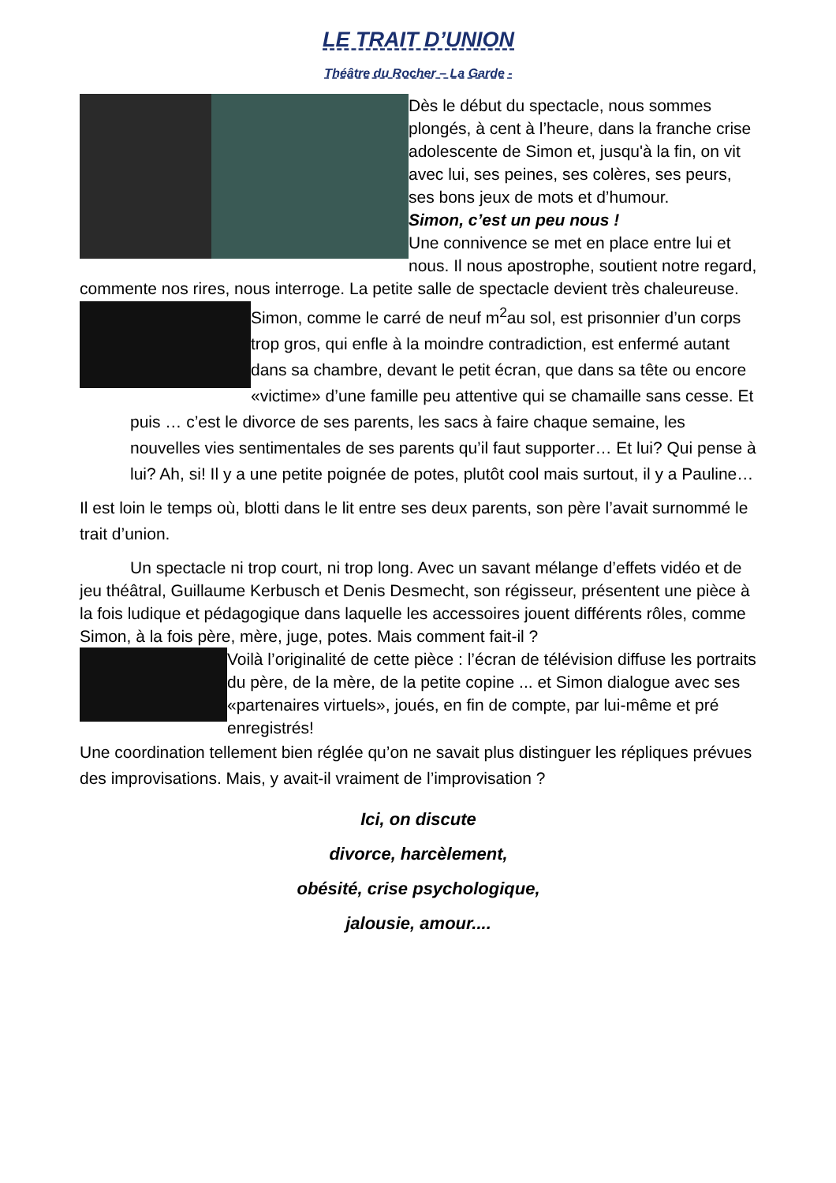LE TRAIT D’UNION
Théâtre du Rocher – La Garde -
Dès le début du spectacle, nous sommes plongés, à cent à l’heure, dans la franche crise adolescente de Simon et, jusqu'à la fin, on vit avec lui, ses peines, ses colères, ses peurs, ses bons jeux de mots et d’humour.
Simon, c’est un peu nous !
Une connivence se met en place entre lui et nous. Il nous apostrophe, soutient notre regard, commente nos rires, nous interroge. La petite salle de spectacle devient très chaleureuse.
Simon, comme le carré de neuf m<sup>2</sup>au sol, est prisonnier d’un corps trop gros, qui enfle à la moindre contradiction, est enfermé autant dans sa chambre, devant le petit écran, que dans sa tête ou encore «victime» d’une famille peu attentive qui se chamaille sans cesse. Et puis … c’est le divorce de ses parents, les sacs à faire chaque semaine, les nouvelles vies sentimentales de ses parents qu’il faut supporter… Et lui? Qui pense à lui? Ah, si! Il y a une petite poignée de potes, plutôt cool mais surtout, il y a Pauline…
Il est loin le temps où, blotti dans le lit entre ses deux parents, son père l’avait surnommé le trait d’union.
Un spectacle ni trop court, ni trop long. Avec un savant mélange d’effets vidéo et de jeu théâtral, Guillaume Kerbusch et Denis Desmecht, son régisseur, présentent une pièce à la fois ludique et pédagogique dans laquelle les accessoires jouent différents rôles, comme Simon, à la fois père, mère, juge, potes. Mais comment fait-il ?
Voilà l’originalité de cette pièce : l’écran de télévision diffuse les portraits du père, de la mère, de la petite copine ... et Simon dialogue avec ses «partenaires virtuels», joués, en fin de compte, par lui-même et pré enregistrés!
Une coordination tellement bien réglée qu’on ne savait plus distinguer les répliques prévues des improvisations. Mais, y avait-il vraiment de l’improvisation ?
Ici, on discute
divorce, harcèlement,
obésité, crise psychologique,
jalousie, amour....